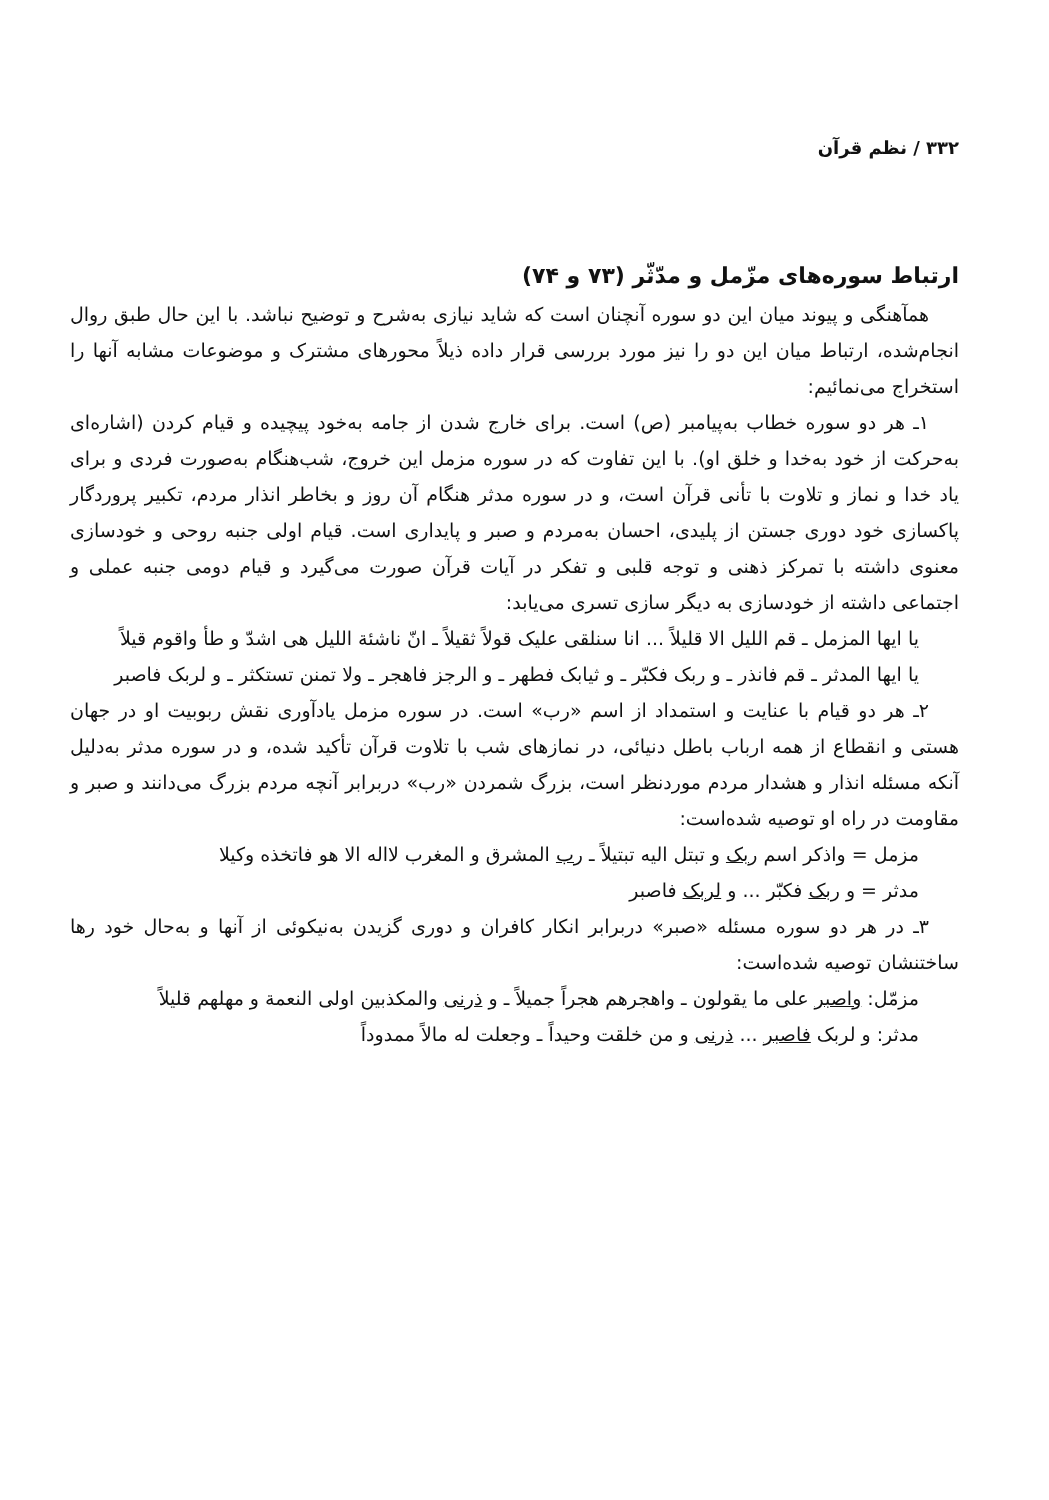۳۳۲ / نظم قرآن
ارتباط سوره‌های مزّمل و مدّثّر (۷۳ و ۷۴)
همآهنگی و پیوند میان این دو سوره آنچنان است که شاید نیازی به‌شرح و توضیح نباشد. با این حال طبق روال انجام‌شده، ارتباط میان این دو را نیز مورد بررسی قرار داده ذیلاً محورهای مشترک و موضوعات مشابه آنها را استخراج می‌نمائیم:
۱ـ هر دو سوره خطاب به‌پیامبر (ص) است. برای خارج شدن از جامه به‌خود پیچیده و قیام کردن (اشاره‌ای به‌حرکت از خود به‌خدا و خلق او). با این تفاوت که در سوره مزمل این خروج، شب‌هنگام به‌صورت فردی و برای یاد خدا و نماز و تلاوت با تأنی قرآن است، و در سوره مدثر هنگام آن روز و بخاطر انذار مردم، تکبیر پروردگار پاکسازی خود دوری جستن از پلیدی، احسان به‌مردم و صبر و پایداری است. قیام اولی جنبه روحی و خودسازی معنوی داشته با تمرکز ذهنی و توجه قلبی و تفکر در آیات قرآن صورت می‌گیرد و قیام دومی جنبه عملی و اجتماعی داشته از خودسازی به دیگر سازی تسری می‌یابد:
یا ایها المزمل ـ قم اللیل الا قلیلاً ... انا سنلقی علیک قولاً ثقیلاً ـ انّ ناشئة اللیل هی اشدّ و طأ واقوم قیلاً
یا ایها المدثر ـ قم فانذر ـ و ربک فکبّر ـ و ثیابک فطهر ـ و الرجز فاهجر ـ ولا تمنن تستکثر ـ و لربک فاصبر
۲ـ هر دو قیام با عنایت و استمداد از اسم «رب» است. در سوره مزمل یادآوری نقش ربوبیت او در جهان هستی و انقطاع از همه ارباب باطل دنیائی، در نمازهای شب با تلاوت قرآن تأکید شده، و در سوره مدثر به‌دلیل آنکه مسئله انذار و هشدار مردم موردنظر است، بزرگ شمردن «رب» دربرابر آنچه مردم بزرگ می‌دانند و صبر و مقاومت در راه او توصیه شده‌است:
مزمل = واذکر اسم ربک و تبتل الیه تبتیلاً ـ رب المشرق و المغرب لااله الا هو فاتخذه وکیلا
مدثر = و ربک فکبّر ... و لربک فاصبر
۳ـ در هر دو سوره مسئله «صبر» دربرابر انکار کافران و دوری گزیدن به‌نیکوئی از آنها و به‌حال خود رها ساختنشان توصیه شده‌است:
مزمّل: واصبر علی ما یقولون ـ واهجرهم هجراً جمیلاً ـ و ذرنی والمکذبین اولی النعمة و مهلهم قلیلاً
مدثر: و لربک فاصبر ... ذرنی و من خلقت وحیداً ـ وجعلت له مالاً ممدوداً